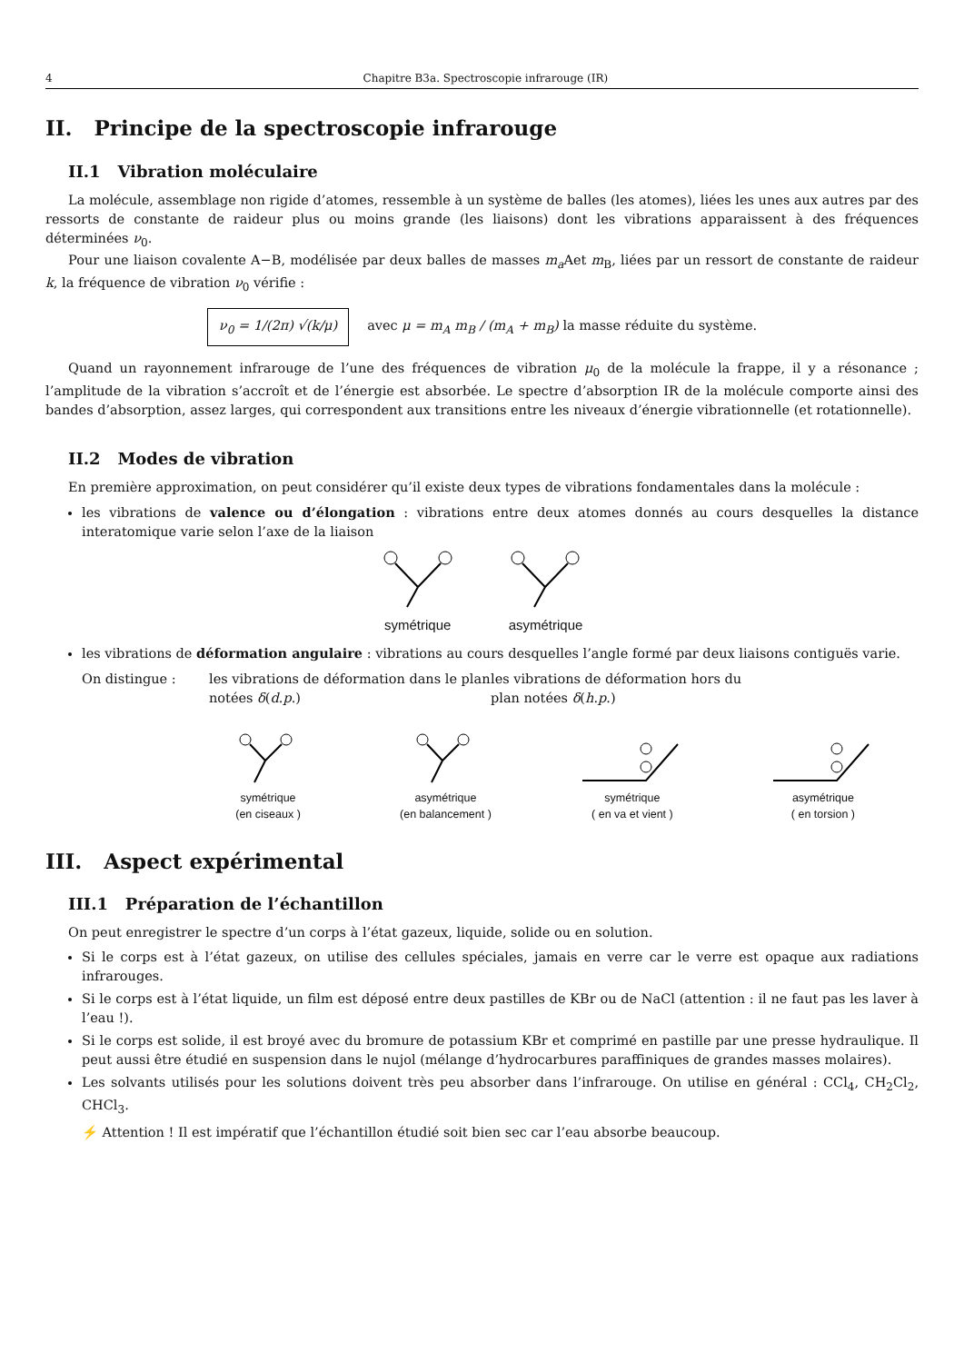4 Chapitre B3a. Spectroscopie infrarouge (IR)
II. Principe de la spectroscopie infrarouge
II.1 Vibration moléculaire
La molécule, assemblage non rigide d’atomes, ressemble à un système de balles (les atomes), liées les unes aux autres par des ressorts de constante de raideur plus ou moins grande (les liaisons) dont les vibrations apparaissent à des fréquences déterminées ν<sub>0</sub>.
Pour une liaison covalente A−B, modélisée par deux balles de masses m<sub>a</sub> Aet m<sub>B</sub>, liées par un ressort de constante de raideur k, la fréquence de vibration ν<sub>0</sub> vérifie :
ν<sub>0</sub> = 1/(2π) √(k/μ) avec μ = m<sub>A</sub> m<sub>B</sub> / (m<sub>A</sub> + m<sub>B</sub>) la masse réduite du système.
Quand un rayonnement infrarouge de l’une des fréquences de vibration μ<sub>0</sub> de la molécule la frappe, il y a résonance ; l’amplitude de la vibration s’accroît et de l’énergie est absorbée. Le spectre d’absorption IR de la molécule comporte ainsi des bandes d’absorption, assez larges, qui correspondent aux transitions entre les niveaux d’énergie vibrationnelle (et rotationnelle).
II.2 Modes de vibration
En première approximation, on peut considérer qu’il existe deux types de vibrations fondamentales dans la molécule :
les vibrations de valence ou d’élongation : vibrations entre deux atomes donnés au cours desquelles la distance interatomique varie selon l’axe de la liaison
symétrique asymétrique
les vibrations de déformation angulaire : vibrations au cours desquelles l’angle formé par deux liaisons contiguës varie.
On distingue : les vibrations de déformation dans le plan notées δ(d.p.)
les vibrations de déformation hors du plan notées δ(h.p.)
symétrique
(en ciseaux )
asymétrique
(en balancement )
symétrique
( en va et vient )
asymétrique
( en torsion )
III. Aspect expérimental
III.1 Préparation de l’échantillon
On peut enregistrer le spectre d’un corps à l’état gazeux, liquide, solide ou en solution.
Si le corps est à l’état gazeux, on utilise des cellules spéciales, jamais en verre car le verre est opaque aux radiations infrarouges.
Si le corps est à l’état liquide, un film est déposé entre deux pastilles de KBr ou de NaCl (attention : il ne faut pas les laver à l’eau !).
Si le corps est solide, il est broyé avec du bromure de potassium KBr et comprimé en pastille par une presse hydraulique. Il peut aussi être étudié en suspension dans le nujol (mélange d’hydrocarbures paraffiniques de grandes masses molaires).
Les solvants utilisés pour les solutions doivent très peu absorber dans l’infrarouge. On utilise en général : CCl<sub>4</sub>, CH<sub>2</sub>Cl<sub>2</sub>, CHCl<sub>3</sub>.
⚡ Attention ! Il est impératif que l’échantillon étudié soit bien sec car l’eau absorbe beaucoup.